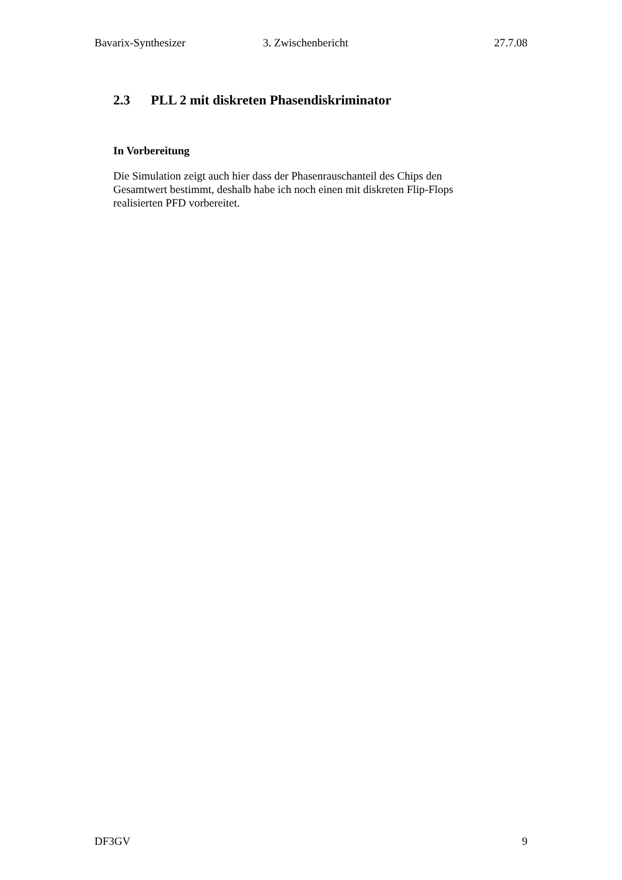Bavarix-Synthesizer 3. Zwischenbericht 27.7.08
2.3 PLL 2 mit diskreten Phasendiskriminator
In Vorbereitung
Die Simulation zeigt auch hier dass der Phasenrauschanteil des Chips den
Gesamtwert bestimmt, deshalb habe ich noch einen mit diskreten Flip-Flops
realisierten PFD vorbereitet.
DF3GV 9